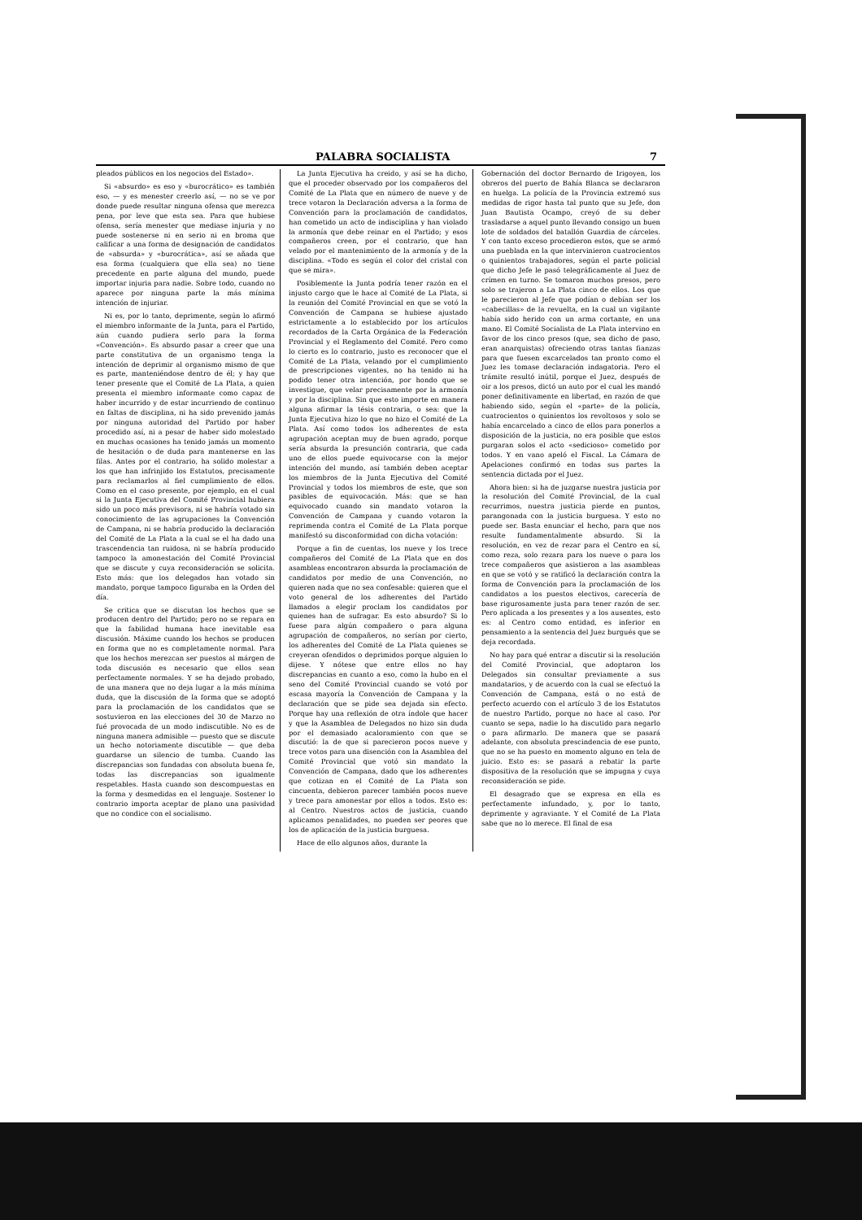PALABRA SOCIALISTA 7
pleados públicos en los negocios del Estado».
Si «absurdo» es eso y «burocrático» es también eso, — y es menester creerlo así, — no se ve por donde puede resultar ninguna ofensa que merezca pena, por leve que esta sea. Para que hubiese ofensa, sería menester que mediase injuria y no puede sostenerse ni en serio ni en broma que calificar a una forma de designación de candidatos de «absurda» y «burocrática», así se añada que esa forma (cualquiera que ella sea) no tiene precedente en parte alguna del mundo, puede importar injuria para nadie. Sobre todo, cuando no aparece por ninguna parte la más mínima intención de injuriar.
Ni es, por lo tanto, deprimente, según lo afirmó el miembro informante de la Junta, para el Partido, aún cuando pudiera serlo para la forma «Convención». Es absurdo pasar a creer que una parte constitutiva de un organismo tenga la intención de deprimir al organismo mismo de que es parte, manteniéndose dentro de él; y hay que tener presente que el Comité de La Plata, a quien presenta el miembro informante como capaz de haber incurrido y de estar incurriendo de continuo en faltas de disciplina, ni ha sido prevenido jamás por ninguna autoridad del Partido por haber procedido así, ni a pesar de haber sido molestado en muchas ocasiones ha tenido jamás un momento de hesitación o de duda para mantenerse en las filas. Antes por el contrario, ha solido molestar a los que han infrinjido los Estatutos, precisamente para reclamarlos al fiel cumplimiento de ellos. Como en el caso presente, por ejemplo, en el cual si la Junta Ejecutiva del Comité Provincial hubiera sido un poco más previsora, ni se habría votado sin conocimiento de las agrupaciones la Convención de Campana, ni se habría producido la declaración del Comité de La Plata a la cual se el ha dado una trascendencia tan ruidosa, ni se habría producido tampoco la amonestación del Comité Provincial que se discute y cuya reconsideración se solicita. Esto más: que los delegados han votado sin mandato, porque tampoco figuraba en la Orden del día.
Se critica que se discutan los hechos que se producen dentro del Partido; pero no se repara en que la fabilidad humana hace inevitable esa discusión. Máxime cuando los hechos se producen en forma que no es completamente normal. Para que los hechos merezcan ser puestos al márgen de toda discusión es necesario que ellos sean perfectamente normales. Y se ha dejado probado, de una manera que no deja lugar a la más mínima duda, que la discusión de la forma que se adoptó para la proclamación de los candidatos que se sostuvieron en las elecciones del 30 de Marzo no fué provocada de un modo indiscutible. No es de ninguna manera admisible — puesto que se discute un hecho notoriamente discutible — que deba guardarse un silencio de tumba. Cuando las discrepancias son fundadas con absoluta buena fe, todas las discrepancias son igualmente respetables. Hasta cuando son descompuestas en la forma y desmedidas en el lenguaje. Sostener lo contrario importa aceptar de plano una pasividad que no condice con el socialismo.
La Junta Ejecutiva ha creido, y así se ha dicho, que el proceder observado por los compañeros del Comité de La Plata que en número de nueve y de trece votaron la Declaración adversa a la forma de Convención para la proclamación de candidatos, han cometido un acto de indisciplina y han violado la armonía que debe reinar en el Partido; y esos compañeros creen, por el contrario, que han velado por el mantenimiento de la armonía y de la disciplina. «Todo es según el color del cristal con que se mira».
Posiblemente la Junta podría tener razón en el injusto cargo que le hace al Comité de La Plata, si la reunión del Comité Provincial en que se votó la Convención de Campana se hubiese ajustado estrictamente a lo establecido por los artículos recordados de la Carta Orgánica de la Federación Provincial y el Reglamento del Comité. Pero como lo cierto es lo contrario, justo es reconocer que el Comité de La Plata, velando por el cumplimiento de prescripciones vigentes, no ha tenido ni ha podido tener otra intención, por hondo que se investigue, que velar precisamente por la armonía y por la disciplina. Sin que esto importe en manera alguna afirmar la tésis contraria, o sea: que la Junta Ejecutiva hizo lo que no hizo el Comité de La Plata. Así como todos los adherentes de esta agrupación aceptan muy de buen agrado, porque sería absurda la presunción contraria, que cada uno de ellos puede equivocarse con la mejor intención del mundo, así también deben aceptar los miembros de la Junta Ejecutiva del Comité Provincial y todos los miembros de este, que son pasibles de equivocación. Más: que se han equivocado cuando sin mandato votaron la Convención de Campana y cuando votaron la reprimenda contra el Comité de La Plata porque manifestó su disconformidad con dicha votación:
Porque a fin de cuentas, los nueve y los trece compañeros del Comité de La Plata que en dos asambleas encontraron absurda la proclamación de candidatos por medio de una Convención, no quieren nada que no sea confesable: quieren que el voto general de los adherentes del Partido llamados a elegir proclam los candidatos por quienes han de sufragar. Es esto absurdo? Si lo fuese para algún compañero o para alguna agrupación de compañeros, no serían por cierto, los adherentes del Comité de La Plata quienes se creyeran ofendidos o deprimidos porque alguien lo dijese. Y nótese que entre ellos no hay discrepancias en cuanto a eso, como la hubo en el seno del Comité Provincial cuando se votó por escasa mayoría la Convención de Campana y la declaración que se pide sea dejada sin efecto. Porque hay una reflexión de otra índole que hacer y que la Asamblea de Delegados no hizo sin duda por el demasiado acaloramiento con que se discutió: la de que si parecieron pocos nueve y trece votos para una disención con la Asamblea del Comité Provincial que votó sin mandato la Convención de Campana, dado que los adherentes que cotizan en el Comité de La Plata son cincuenta, debieron parecer también pocos nueve y trece para amonestar por ellos a todos. Esto es: al Centro. Nuestros actos de justicia, cuando aplicamos penalidades, no pueden ser peores que los de aplicación de la justicia burguesa.
Hace de ello algunos años, durante la
Gobernación del doctor Bernardo de Irigoyen, los obreros del puerto de Bahía Blanca se declararon en huelga. La policía de la Provincia extremó sus medidas de rigor hasta tal punto que su Jefe, don Juan Bautista Ocampo, creyó de su deber trasladarse a aquel punto llevando consigo un buen lote de soldados del batallón Guardia de cárceles. Y con tanto exceso procedieron estos, que se armó una pueblada en la que intervinieron cuatrocientos o quinientos trabajadores, según el parte policial que dicho Jefe le pasó telegráficamente al Juez de crímen en turno. Se tomaron muchos presos, pero solo se trajeron a La Plata cinco de ellos. Los que le parecieron al Jefe que podían o debían ser los «cabecillas» de la revuelta, en la cual un vigilante había sido herido con un arma cortante, en una mano. El Comité Socialista de La Plata intervino en favor de los cinco presos (que, sea dicho de paso, eran anarquistas) ofreciendo otras tantas fianzas para que fuesen excarcelados tan pronto como el Juez les tomase declaración indagatoria. Pero el trámite resultó inútil, porque el Juez, después de oir a los presos, dictó un auto por el cual les mandó poner definitivamente en libertad, en razón de que habiendo sido, según el «parte» de la policía, cuatrocientos o quinientos los revoltosos y solo se había encarcelado a cinco de ellos para ponerlos a disposición de la justicia, no era posible que estos purgaran solos el acto «sedicioso» cometido por todos. Y en vano apeló el Fiscal. La Cámara de Apelaciones confirmó en todas sus partes la sentencia dictada por el Juez.
Ahora bien: si ha de juzgarse nuestra justicia por la resolución del Comité Provincial, de la cual recurrimos, nuestra justicia pierde en puntos, parangonada con la justicia burguesa. Y esto no puede ser. Basta enunciar el hecho, para que nos resulte fundamentalmente absurdo. Si la resolución, en vez de rezar para el Centro en sí, como reza, solo rezara para los nueve o para los trece compañeros que asistieron a las asambleas en que se votó y se ratificó la declaración contra la forma de Convención para la proclamación de los candidatos a los puestos electivos, carecería de base rigurosamente justa para tener razón de ser. Pero aplicada a los presentes y a los ausentes, esto es: al Centro como entidad, es inferior en pensamiento a la sentencia del Juez burgués que se deja recordada.
No hay para qué entrar a discutir si la resolución del Comité Provincial, que adoptaron los Delegados sin consultar previamente a sus mandatarios, y de acuerdo con la cual se efectuó la Convención de Campana, está o no está de perfecto acuerdo con el artículo 3 de los Estatutos de nuestro Partido, porque no hace al caso. Por cuanto se sepa, nadie lo ha discutido para negarlo o para afirmarlo. De manera que se pasará adelante, con absoluta prescindencia de ese punto, que no se ha puesto en momento alguno en tela de juicio. Esto es: se pasará a rebatir la parte dispositiva de la resolución que se impugna y cuya reconsideración se pide.
El desagrado que se expresa en ella es perfectamente infundado, y, por lo tanto, deprimente y agraviante. Y el Comité de La Plata sabe que no lo merece. El final de esa